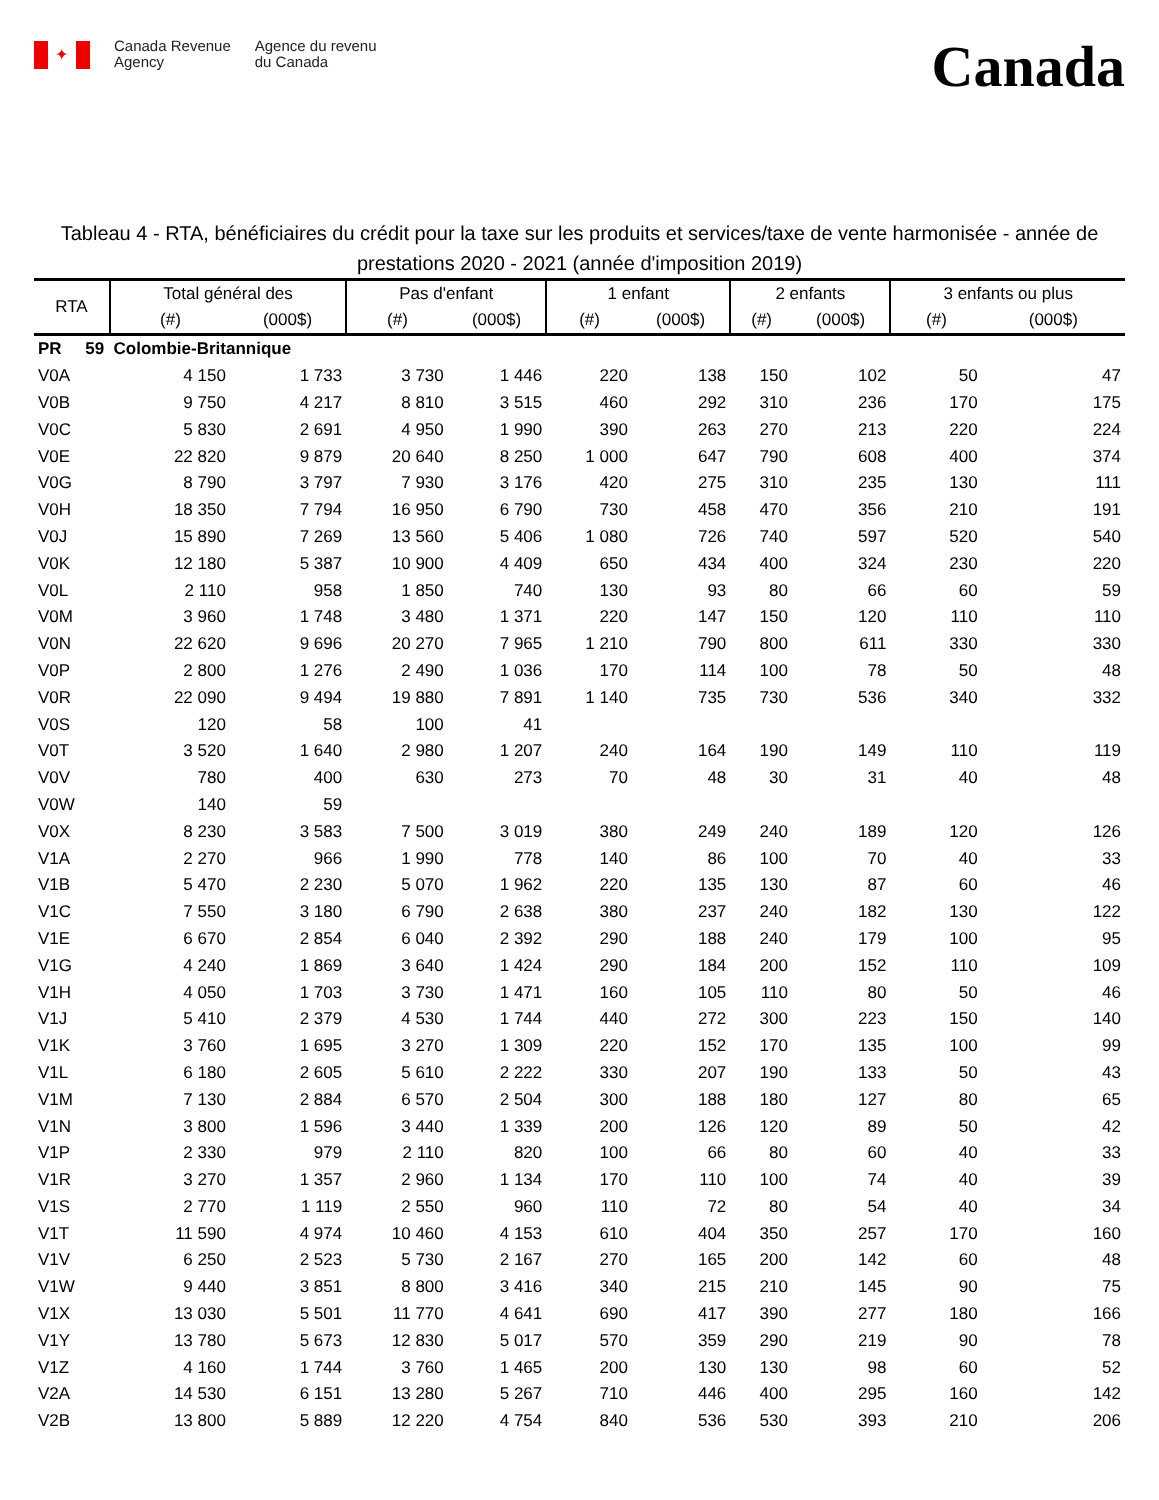✦
Canada Revenue
Agency
Agence du revenu
du Canada
Canada
Tableau 4 - RTA, bénéficiaires du crédit pour la taxe sur les produits et services/taxe de vente harmonisée - année de prestations 2020 - 2021 (année d'imposition 2019)
| RTA | Total général des | | Pas d'enfant | | 1 enfant | | 2 enfants | | 3 enfants ou plus | |
| --- | --- | --- | --- | --- | --- | --- | --- | --- | --- | --- |
| | (#) | (000$) | (#) | (000$) | (#) | (000$) | (#) | (000$) | (#) | (000$) |
| PR 59 Colombie-Britannique | | | | | | | | | | |
| V0A | 4 150 | 1 733 | 3 730 | 1 446 | 220 | 138 | 150 | 102 | 50 | 47 |
| V0B | 9 750 | 4 217 | 8 810 | 3 515 | 460 | 292 | 310 | 236 | 170 | 175 |
| V0C | 5 830 | 2 691 | 4 950 | 1 990 | 390 | 263 | 270 | 213 | 220 | 224 |
| V0E | 22 820 | 9 879 | 20 640 | 8 250 | 1 000 | 647 | 790 | 608 | 400 | 374 |
| V0G | 8 790 | 3 797 | 7 930 | 3 176 | 420 | 275 | 310 | 235 | 130 | 111 |
| V0H | 18 350 | 7 794 | 16 950 | 6 790 | 730 | 458 | 470 | 356 | 210 | 191 |
| V0J | 15 890 | 7 269 | 13 560 | 5 406 | 1 080 | 726 | 740 | 597 | 520 | 540 |
| V0K | 12 180 | 5 387 | 10 900 | 4 409 | 650 | 434 | 400 | 324 | 230 | 220 |
| V0L | 2 110 | 958 | 1 850 | 740 | 130 | 93 | 80 | 66 | 60 | 59 |
| V0M | 3 960 | 1 748 | 3 480 | 1 371 | 220 | 147 | 150 | 120 | 110 | 110 |
| V0N | 22 620 | 9 696 | 20 270 | 7 965 | 1 210 | 790 | 800 | 611 | 330 | 330 |
| V0P | 2 800 | 1 276 | 2 490 | 1 036 | 170 | 114 | 100 | 78 | 50 | 48 |
| V0R | 22 090 | 9 494 | 19 880 | 7 891 | 1 140 | 735 | 730 | 536 | 340 | 332 |
| V0S | 120 | 58 | 100 | 41 | | | | | | |
| V0T | 3 520 | 1 640 | 2 980 | 1 207 | 240 | 164 | 190 | 149 | 110 | 119 |
| V0V | 780 | 400 | 630 | 273 | 70 | 48 | 30 | 31 | 40 | 48 |
| V0W | 140 | 59 | | | | | | | | |
| V0X | 8 230 | 3 583 | 7 500 | 3 019 | 380 | 249 | 240 | 189 | 120 | 126 |
| V1A | 2 270 | 966 | 1 990 | 778 | 140 | 86 | 100 | 70 | 40 | 33 |
| V1B | 5 470 | 2 230 | 5 070 | 1 962 | 220 | 135 | 130 | 87 | 60 | 46 |
| V1C | 7 550 | 3 180 | 6 790 | 2 638 | 380 | 237 | 240 | 182 | 130 | 122 |
| V1E | 6 670 | 2 854 | 6 040 | 2 392 | 290 | 188 | 240 | 179 | 100 | 95 |
| V1G | 4 240 | 1 869 | 3 640 | 1 424 | 290 | 184 | 200 | 152 | 110 | 109 |
| V1H | 4 050 | 1 703 | 3 730 | 1 471 | 160 | 105 | 110 | 80 | 50 | 46 |
| V1J | 5 410 | 2 379 | 4 530 | 1 744 | 440 | 272 | 300 | 223 | 150 | 140 |
| V1K | 3 760 | 1 695 | 3 270 | 1 309 | 220 | 152 | 170 | 135 | 100 | 99 |
| V1L | 6 180 | 2 605 | 5 610 | 2 222 | 330 | 207 | 190 | 133 | 50 | 43 |
| V1M | 7 130 | 2 884 | 6 570 | 2 504 | 300 | 188 | 180 | 127 | 80 | 65 |
| V1N | 3 800 | 1 596 | 3 440 | 1 339 | 200 | 126 | 120 | 89 | 50 | 42 |
| V1P | 2 330 | 979 | 2 110 | 820 | 100 | 66 | 80 | 60 | 40 | 33 |
| V1R | 3 270 | 1 357 | 2 960 | 1 134 | 170 | 110 | 100 | 74 | 40 | 39 |
| V1S | 2 770 | 1 119 | 2 550 | 960 | 110 | 72 | 80 | 54 | 40 | 34 |
| V1T | 11 590 | 4 974 | 10 460 | 4 153 | 610 | 404 | 350 | 257 | 170 | 160 |
| V1V | 6 250 | 2 523 | 5 730 | 2 167 | 270 | 165 | 200 | 142 | 60 | 48 |
| V1W | 9 440 | 3 851 | 8 800 | 3 416 | 340 | 215 | 210 | 145 | 90 | 75 |
| V1X | 13 030 | 5 501 | 11 770 | 4 641 | 690 | 417 | 390 | 277 | 180 | 166 |
| V1Y | 13 780 | 5 673 | 12 830 | 5 017 | 570 | 359 | 290 | 219 | 90 | 78 |
| V1Z | 4 160 | 1 744 | 3 760 | 1 465 | 200 | 130 | 130 | 98 | 60 | 52 |
| V2A | 14 530 | 6 151 | 13 280 | 5 267 | 710 | 446 | 400 | 295 | 160 | 142 |
| V2B | 13 800 | 5 889 | 12 220 | 4 754 | 840 | 536 | 530 | 393 | 210 | 206 |